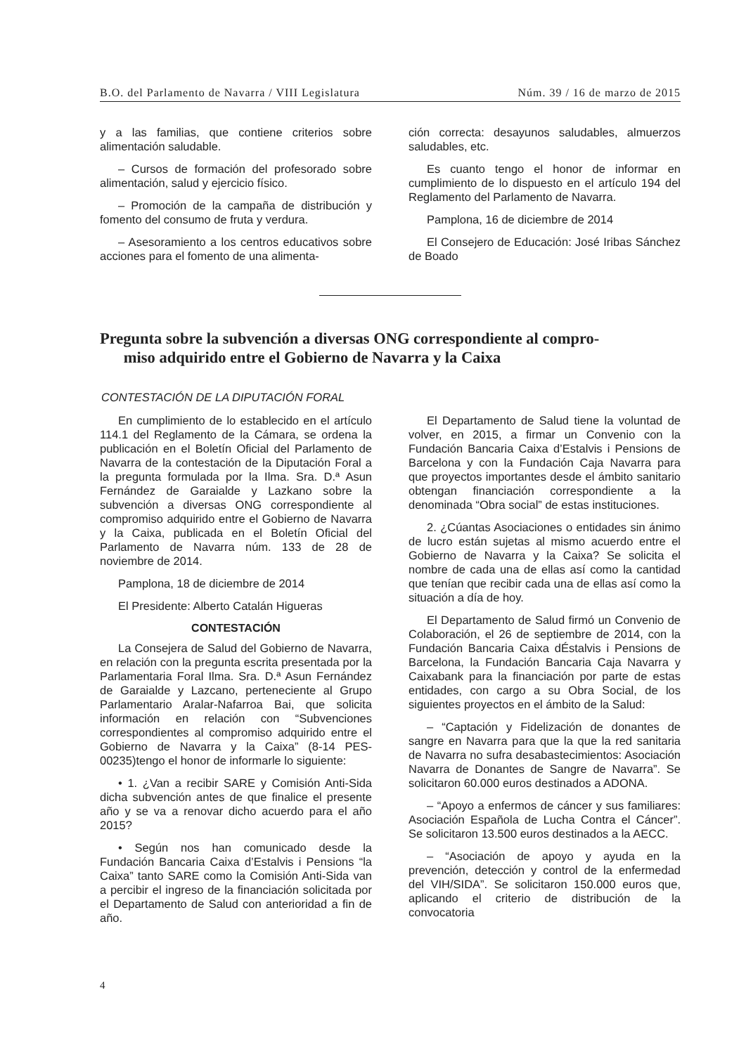B.O. del Parlamento de Navarra / VIII Legislatura Núm. 39 / 16 de marzo de 2015
y a las familias, que contiene criterios sobre alimentación saludable.
– Cursos de formación del profesorado sobre alimentación, salud y ejercicio físico.
– Promoción de la campaña de distribución y fomento del consumo de fruta y verdura.
– Asesoramiento a los centros educativos sobre acciones para el fomento de una alimenta-
ción correcta: desayunos saludables, almuerzos saludables, etc.
Es cuanto tengo el honor de informar en cumplimiento de lo dispuesto en el artículo 194 del Reglamento del Parlamento de Navarra.
Pamplona, 16 de diciembre de 2014
El Consejero de Educación: José Iribas Sánchez de Boado
Pregunta sobre la subvención a diversas ONG correspondiente al compro-
miso adquirido entre el Gobierno de Navarra y la Caixa
CONTESTACIÓN DE LA DIPUTACIÓN FORAL
En cumplimiento de lo establecido en el artículo 114.1 del Reglamento de la Cámara, se ordena la publicación en el Boletín Oficial del Parlamento de Navarra de la contestación de la Diputación Foral a la pregunta formulada por la Ilma. Sra. D.ª Asun Fernández de Garaialde y Lazkano sobre la subvención a diversas ONG correspondiente al compromiso adquirido entre el Gobierno de Navarra y la Caixa, publicada en el Boletín Oficial del Parlamento de Navarra núm. 133 de 28 de noviembre de 2014.
Pamplona, 18 de diciembre de 2014
El Presidente: Alberto Catalán Higueras
CONTESTACIÓN
La Consejera de Salud del Gobierno de Navarra, en relación con la pregunta escrita presentada por la Parlamentaria Foral Ilma. Sra. D.ª Asun Fernández de Garaialde y Lazcano, perteneciente al Grupo Parlamentario Aralar-Nafarroa Bai, que solicita información en relación con “Subvenciones correspondientes al compromiso adquirido entre el Gobierno de Navarra y la Caixa” (8-14 PES-00235)tengo el honor de informarle lo siguiente:
• 1. ¿Van a recibir SARE y Comisión Anti-Sida dicha subvención antes de que finalice el presente año y se va a renovar dicho acuerdo para el año 2015?
• Según nos han comunicado desde la Fundación Bancaria Caixa d’Estalvis i Pensions “la Caixa” tanto SARE como la Comisión Anti-Sida van a percibir el ingreso de la financiación solicitada por el Departamento de Salud con anterioridad a fin de año.
El Departamento de Salud tiene la voluntad de volver, en 2015, a firmar un Convenio con la Fundación Bancaria Caixa d’Estalvis i Pensions de Barcelona y con la Fundación Caja Navarra para que proyectos importantes desde el ámbito sanitario obtengan financiación correspondiente a la denominada “Obra social” de estas instituciones.
2. ¿Cúantas Asociaciones o entidades sin ánimo de lucro están sujetas al mismo acuerdo entre el Gobierno de Navarra y la Caixa? Se solicita el nombre de cada una de ellas así como la cantidad que tenían que recibir cada una de ellas así como la situación a día de hoy.
El Departamento de Salud firmó un Convenio de Colaboración, el 26 de septiembre de 2014, con la Fundación Bancaria Caixa dÉstalvis i Pensions de Barcelona, la Fundación Bancaria Caja Navarra y Caixabank para la financiación por parte de estas entidades, con cargo a su Obra Social, de los siguientes proyectos en el ámbito de la Salud:
– “Captación y Fidelización de donantes de sangre en Navarra para que la que la red sanitaria de Navarra no sufra desabastecimientos: Asociación Navarra de Donantes de Sangre de Navarra”. Se solicitaron 60.000 euros destinados a ADONA.
– “Apoyo a enfermos de cáncer y sus familiares: Asociación Española de Lucha Contra el Cáncer”. Se solicitaron 13.500 euros destinados a la AECC.
– “Asociación de apoyo y ayuda en la prevención, detección y control de la enfermedad del VIH/SIDA”. Se solicitaron 150.000 euros que, aplicando el criterio de distribución de la convocatoria
4